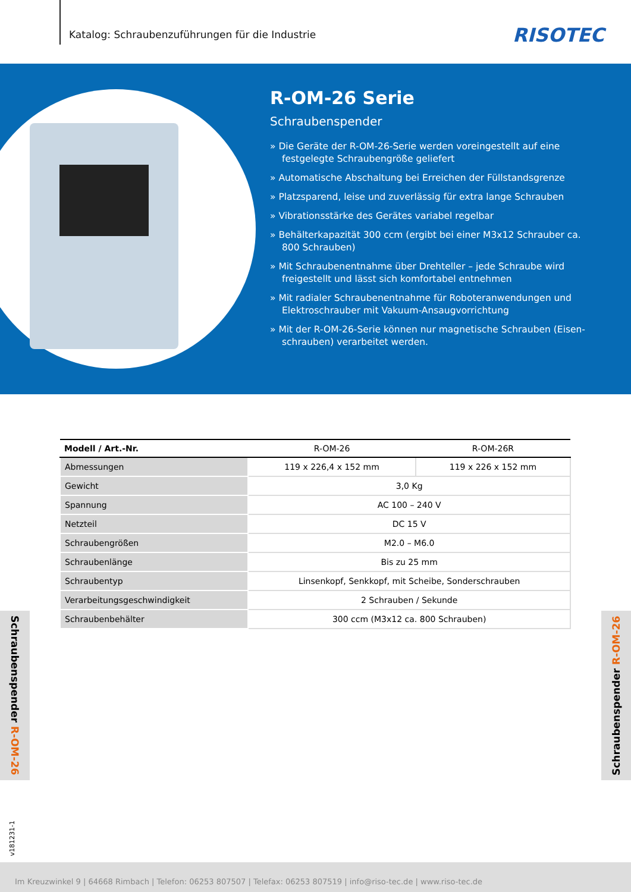Katalog: Schraubenzuführungen für die Industrie
RISOTEC
R-OM-26 Serie
Schraubenspender
» Die Geräte der R-OM-26-Serie werden voreingestellt auf eine festgelegte Schraubengröße geliefert
» Automatische Abschaltung bei Erreichen der Füllstandsgrenze
» Platzsparend, leise und zuverlässig für extra lange Schrauben
» Vibrationsstärke des Gerätes variabel regelbar
» Behälterkapazität 300 ccm (ergibt bei einer M3x12 Schrauber ca. 800 Schrauben)
» Mit Schraubenentnahme über Drehteller – jede Schraube wird freigestellt und lässt sich komfortabel entnehmen
» Mit radialer Schraubenentnahme für Roboteranwendungen und Elektroschrauber mit Vakuum-Ansaugvorrichtung
» Mit der R-OM-26-Serie können nur magnetische Schrauben (Eisen-schrauben) verarbeitet werden.
| Modell / Art.-Nr. | R-OM-26 | R-OM-26R |
| --- | --- | --- |
| Abmessungen | 119 x 226,4 x 152 mm | 119 x 226 x 152 mm |
| Gewicht | 3,0 Kg | |
| Spannung | AC 100 – 240 V | |
| Netzteil | DC 15 V | |
| Schraubengrößen | M2.0 – M6.0 | |
| Schraubenlänge | Bis zu 25 mm | |
| Schraubentyp | Linsenkopf, Senkkopf, mit Scheibe, Sonderschrauben | |
| Verarbeitungsgeschwindigkeit | 2 Schrauben / Sekunde | |
| Schraubenbehälter | 300 ccm (M3x12 ca. 800 Schrauben) | |
Schraubenspender R-OM-26
Schraubenspender R-OM-26
v181231-1
Im Kreuzwinkel 9 | 64668 Rimbach | Telefon: 06253 807507 | Telefax: 06253 807519 | info@riso-tec.de | www.riso-tec.de